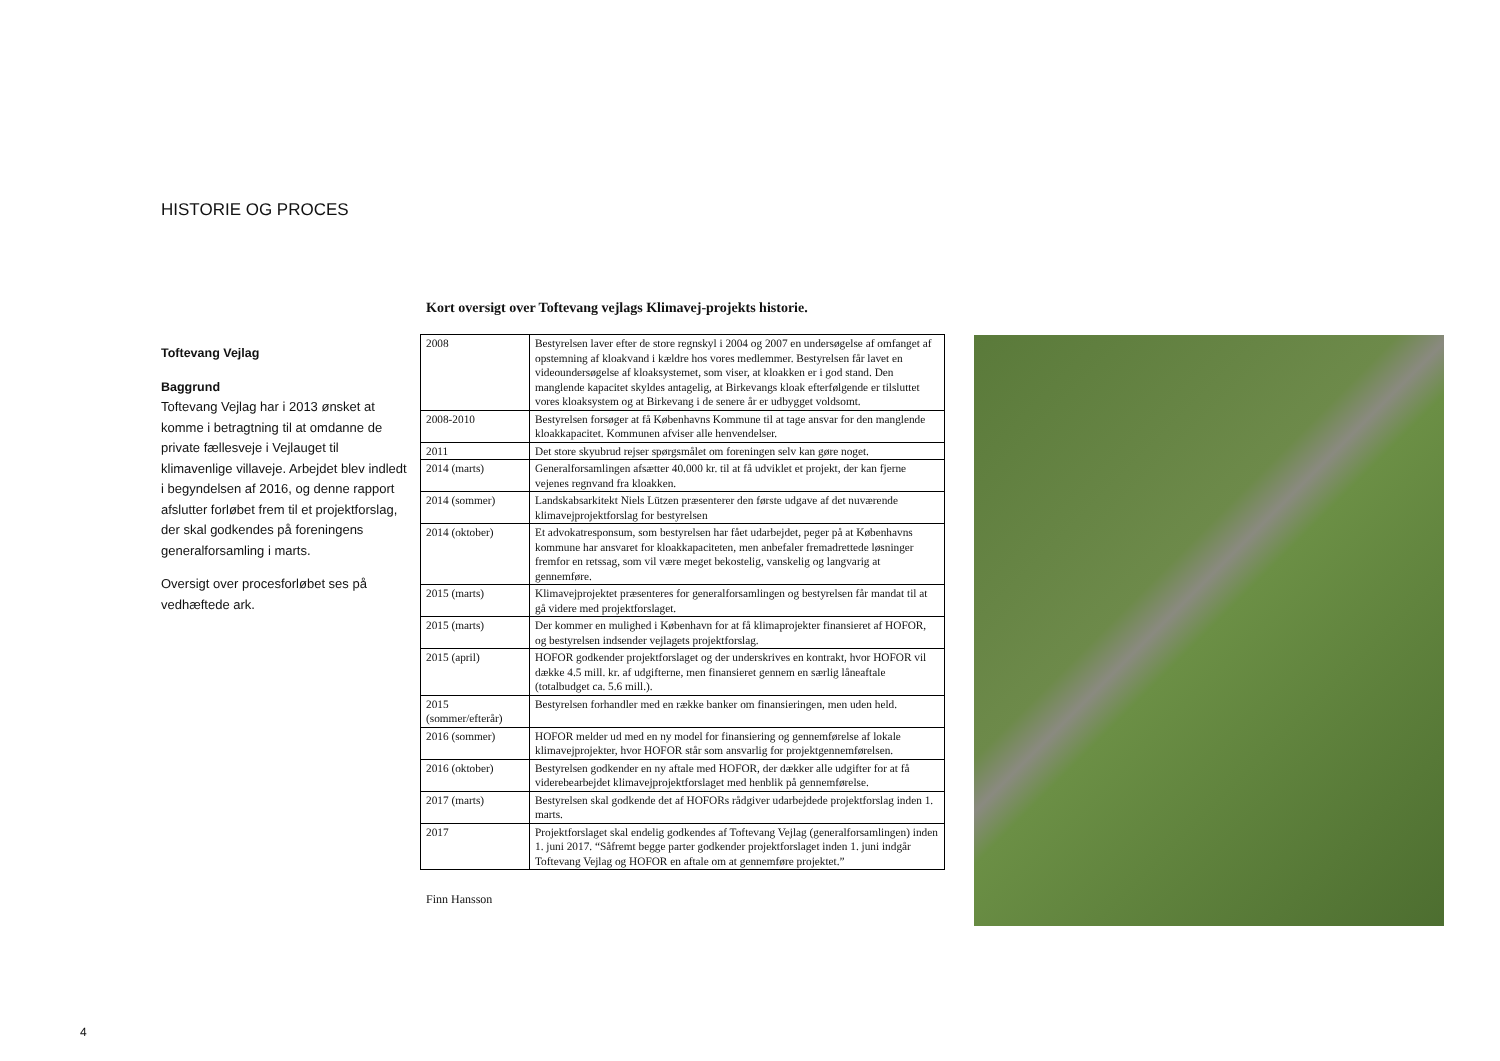HISTORIE OG PROCES
Toftevang Vejlag
Baggrund
Toftevang Vejlag har i 2013 ønsket at komme i betragtning til at omdanne de private fællesveje i Vejlauget til klimavenlige villaveje. Arbejdet blev indledt i begyndelsen af 2016, og denne rapport afslutter forløbet frem til et projektforslag, der skal godkendes på foreningens generalforsamling i marts.
Oversigt over procesforløbet ses på vedhæftede ark.
Kort oversigt over Toftevang vejlags Klimavej-projekts historie.
| 2008 | Bestyrelsen laver efter de store regnskyl i 2004 og 2007 en undersøgelse af omfanget af opstemning af kloakvand i kældre hos vores medlemmer. Bestyrelsen får lavet en videoundersøgelse af kloaksystemet, som viser, at kloakken er i god stand. Den manglende kapacitet skyldes antagelig, at Birkevangs kloak efterfølgende er tilsluttet vores kloaksystem og at Birkevang i de senere år er udbygget voldsomt. |
| 2008-2010 | Bestyrelsen forsøger at få Københavns Kommune til at tage ansvar for den manglende kloakkapacitet. Kommunen afviser alle henvendelser. |
| 2011 | Det store skyubrud rejser spørgsmålet om foreningen selv kan gøre noget. |
| 2014 (marts) | Generalforsamlingen afsætter 40.000 kr. til at få udviklet et projekt, der kan fjerne vejenes regnvand fra kloakken. |
| 2014 (sommer) | Landskabsarkitekt Niels Lützen præsenterer den første udgave af det nuværende klimavejprojektforslag for bestyrelsen |
| 2014 (oktober) | Et advokatresponsum, som bestyrelsen har fået udarbejdet, peger på at Københavns kommune har ansvaret for kloakkapaciteten, men anbefaler fremadrettede løsninger fremfor en retssag, som vil være meget bekostelig, vanskelig og langvarig at gennemføre. |
| 2015 (marts) | Klimavejprojektet præsenteres for generalforsamlingen og bestyrelsen får mandat til at gå videre med projektforslaget. |
| 2015 (marts) | Der kommer en mulighed i København for at få klimaprojekter finansieret af HOFOR, og bestyrelsen indsender vejlagets projektforslag. |
| 2015 (april) | HOFOR godkender projektforslaget og der underskrives en kontrakt, hvor HOFOR vil dække 4.5 mill. kr. af udgifterne, men finansieret gennem en særlig låneaftale (totalbudget ca. 5.6 mill.). |
| 2015 (sommer/efterår) | Bestyrelsen forhandler med en række banker om finansieringen, men uden held. |
| 2016 (sommer) | HOFOR melder ud med en ny model for finansiering og gennemførelse af lokale klimavejprojekter, hvor HOFOR står som ansvarlig for projektgennemførelsen. |
| 2016 (oktober) | Bestyrelsen godkender en ny aftale med HOFOR, der dækker alle udgifter for at få viderebearbejdet klimavejprojektforslaget med henblik på gennemførelse. |
| 2017 (marts) | Bestyrelsen skal godkende det af HOFORs rådgiver udarbejdede projektforslag inden 1. marts. |
| 2017 | Projektforslaget skal endelig godkendes af Toftevang Vejlag (generalforsamlingen) inden 1. juni 2017. “Såfremt begge parter godkender projektforslaget inden 1. juni indgår Toftevang Vejlag og HOFOR en aftale om at gennemføre projektet.” |
Finn Hansson
4